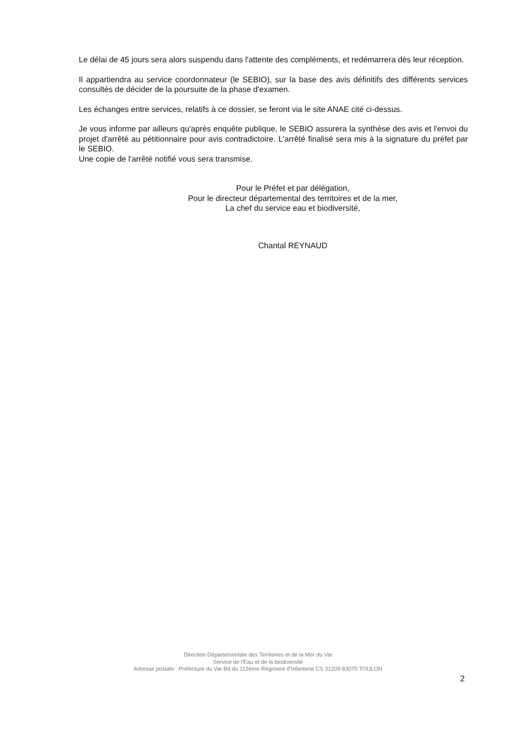Le délai de 45 jours sera alors suspendu dans l'attente des compléments, et redémarrera dès leur réception.
Il appartiendra au service coordonnateur (le SEBIO), sur la base des avis définitifs des différents services consultés de décider de la poursuite de la phase d'examen.
Les échanges entre services, relatifs à ce dossier, se feront via le site ANAE cité ci-dessus.
Je vous informe par ailleurs qu'après enquête publique, le SEBIO assurera la synthèse des avis et l'envoi du projet d'arrêté au pétitionnaire pour avis contradictoire. L'arrêté finalisé sera mis à la signature du préfet par le SEBIO.
Une copie de l'arrêté notifié vous sera transmise.
Pour le Préfet et par délégation,
Pour le directeur départemental des territoires et de la mer,
La chef du service eau et biodiversité,
Chantal REYNAUD
Direction Départementale des Territoires et de la Mer du Var
Service de l'Eau et de la biodiversité
Adresse postale : Préfecture du Var Bd du 112ème Régiment d'Infanterie CS 31209 83070 TOULON
2